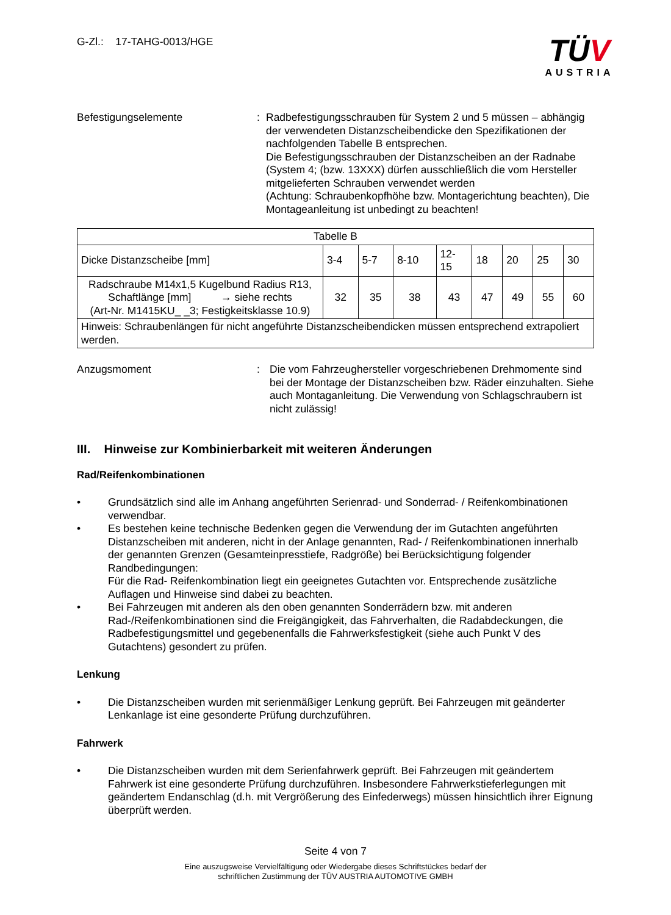G-Zl.: 17-TAHG-0013/HGE
TÜV
AUSTRIA
Befestigungselemente : Radbefestigungsschrauben für System 2 und 5 müssen – abhängig der verwendeten Distanzscheibendicke den Spezifikationen der nachfolgenden Tabelle B entsprechen.
Die Befestigungsschrauben der Distanzscheiben an der Radnabe (System 4; (bzw. 13XXX) dürfen ausschließlich die vom Hersteller mitgelieferten Schrauben verwendet werden
(Achtung: Schraubenkopfhöhe bzw. Montagerichtung beachten), Die Montageanleitung ist unbedingt zu beachten!
| Tabelle B | | | | | | | | |
| Dicke Distanzscheibe [mm] | 3-4 | 5-7 | 8-10 | 12- 15 | 18 | 20 | 25 | 30 |
| Radschraube M14x1,5 Kugelbund Radius R13, Schaftlänge [mm] → siehe rechts (Art-Nr. M1415KU_ _3; Festigkeitsklasse 10.9) | 32 | 35 | 38 | 43 | 47 | 49 | 55 | 60 |
| Hinweis: Schraubenlängen für nicht angeführte Distanzscheibendicken müssen entsprechend extrapoliert werden. | | | | | | | | |
Anzugsmoment : Die vom Fahrzeughersteller vorgeschriebenen Drehmomente sind bei der Montage der Distanzscheiben bzw. Räder einzuhalten. Siehe auch Montaganleitung. Die Verwendung von Schlagschraubern ist nicht zulässig!
III. Hinweise zur Kombinierbarkeit mit weiteren Änderungen
Rad/Reifenkombinationen
• Grundsätzlich sind alle im Anhang angeführten Serienrad- und Sonderrad- / Reifenkombinationen verwendbar.
• Es bestehen keine technische Bedenken gegen die Verwendung der im Gutachten angeführten Distanzscheiben mit anderen, nicht in der Anlage genannten, Rad- / Reifenkombinationen innerhalb der genannten Grenzen (Gesamteinpresstiefe, Radgröße) bei Berücksichtigung folgender Randbedingungen:
Für die Rad- Reifenkombination liegt ein geeignetes Gutachten vor. Entsprechende zusätzliche Auflagen und Hinweise sind dabei zu beachten.
• Bei Fahrzeugen mit anderen als den oben genannten Sonderrädern bzw. mit anderen Rad-/Reifenkombinationen sind die Freigängigkeit, das Fahrverhalten, die Radabdeckungen, die Radbefestigungsmittel und gegebenenfalls die Fahrwerksfestigkeit (siehe auch Punkt V des Gutachtens) gesondert zu prüfen.
Lenkung
• Die Distanzscheiben wurden mit serienmäßiger Lenkung geprüft. Bei Fahrzeugen mit geänderter Lenkanlage ist eine gesonderte Prüfung durchzuführen.
Fahrwerk
• Die Distanzscheiben wurden mit dem Serienfahrwerk geprüft. Bei Fahrzeugen mit geändertem Fahrwerk ist eine gesonderte Prüfung durchzuführen. Insbesondere Fahrwerkstieferlegungen mit geändertem Endanschlag (d.h. mit Vergrößerung des Einfederwegs) müssen hinsichtlich ihrer Eignung überprüft werden.
Seite 4 von 7
Eine auszugsweise Vervielfältigung oder Wiedergabe dieses Schriftstückes bedarf der
schriftlichen Zustimmung der TÜV AUSTRIA AUTOMOTIVE GMBH